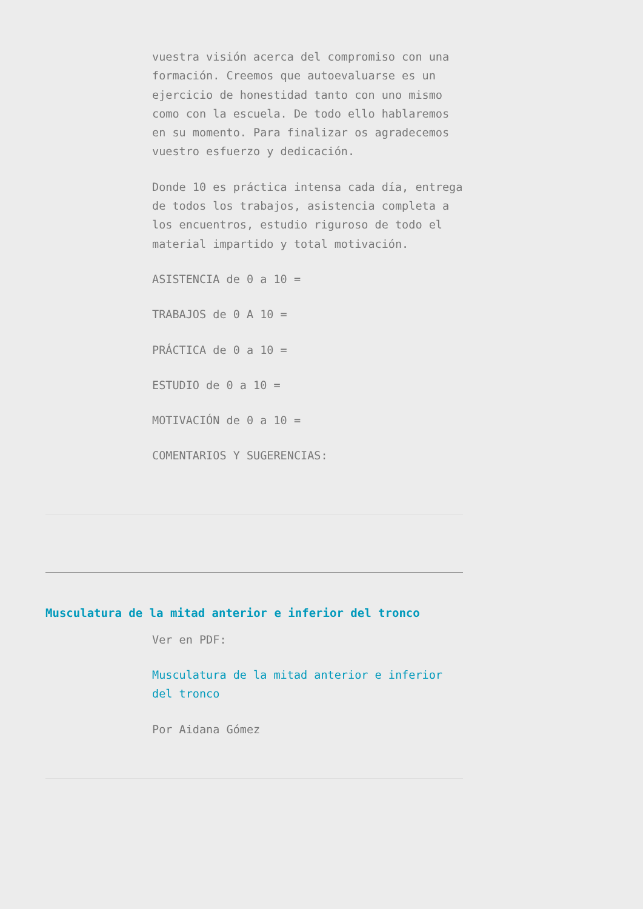vuestra visión acerca del compromiso con una formación. Creemos que autoevaluarse es un ejercicio de honestidad tanto con uno mismo como con la escuela. De todo ello hablaremos en su momento. Para finalizar os agradecemos vuestro esfuerzo y dedicación.
Donde 10 es práctica intensa cada día, entrega de todos los trabajos, asistencia completa a los encuentros, estudio riguroso de todo el material impartido y total motivación.
ASISTENCIA de 0 a 10 =
TRABAJOS de 0 A 10 =
PRÁCTICA de 0 a 10 =
ESTUDIO de 0 a 10 =
MOTIVACIÓN de 0 a 10 =
COMENTARIOS Y SUGERENCIAS:
Musculatura de la mitad anterior e inferior del tronco
Ver en PDF:
Musculatura de la mitad anterior e inferior del tronco
Por Aidana Gómez